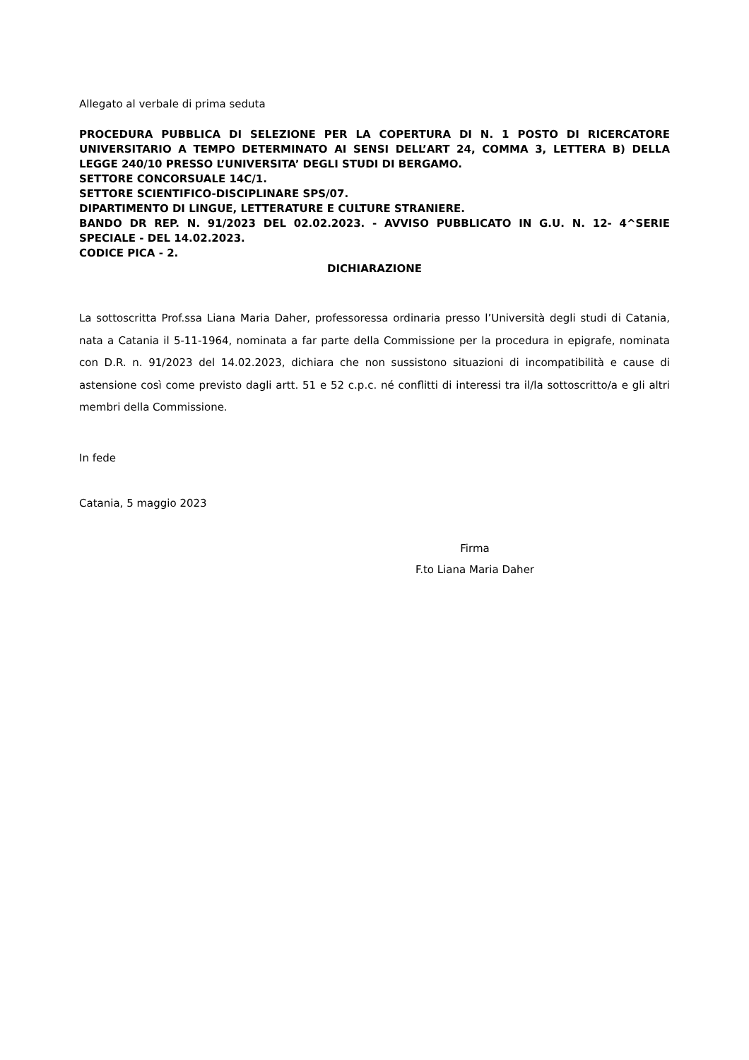Allegato al verbale di prima seduta
PROCEDURA PUBBLICA DI SELEZIONE PER LA COPERTURA DI N. 1 POSTO DI RICERCATORE UNIVERSITARIO A TEMPO DETERMINATO AI SENSI DELL’ART 24, COMMA 3, LETTERA B) DELLA LEGGE 240/10 PRESSO L’UNIVERSITA’ DEGLI STUDI DI BERGAMO.
SETTORE CONCORSUALE 14C/1.
SETTORE SCIENTIFICO-DISCIPLINARE SPS/07.
DIPARTIMENTO DI LINGUE, LETTERATURE E CULTURE STRANIERE.
BANDO DR REP. N. 91/2023 DEL 02.02.2023. - AVVISO PUBBLICATO IN G.U. N. 12- 4^SERIE SPECIALE - DEL 14.02.2023.
CODICE PICA - 2.
DICHIARAZIONE
La sottoscritta Prof.ssa Liana Maria Daher, professoressa ordinaria presso l’Università degli studi di Catania, nata a Catania il 5-11-1964, nominata a far parte della Commissione per la procedura in epigrafe, nominata con D.R. n. 91/2023 del 14.02.2023, dichiara che non sussistono situazioni di incompatibilità e cause di astensione così come previsto dagli artt. 51 e 52 c.p.c. né conflitti di interessi tra il/la sottoscritto/a e gli altri membri della Commissione.
In fede
Catania, 5 maggio 2023
Firma
F.to Liana Maria Daher